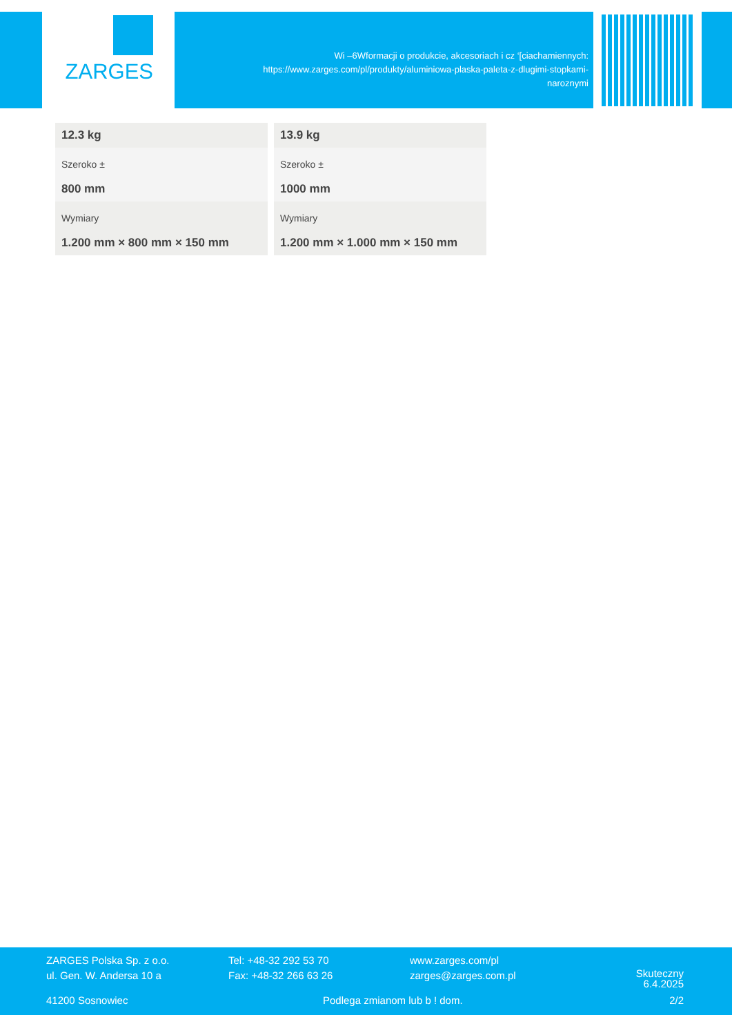ZARGES
Wi –6Wformacji o produkcie, akcesoriach i cz ‘[ciachamiennych: https://www.zarges.com/pl/produkty/aluminiowa-plaska-paleta-z-dlugimi-stopkami-naroznymi
| 12.3 kg | 13.9 kg |
| Szeroko ± 800 mm | Szeroko ± 1000 mm |
| Wymiary 1.200 mm × 800 mm × 150 mm | Wymiary 1.200 mm × 1.000 mm × 150 mm |
ZARGES Polska Sp. z o.o.
ul. Gen. W. Andersa 10 a
Tel: +48-32 292 53 70
Fax: +48-32 266 63 26
www.zarges.com/pl
zarges@zarges.com.pl
Skuteczny
6.4.2025
41200 Sosnowiec Podlega zmianom lub b ! dom. 2/2